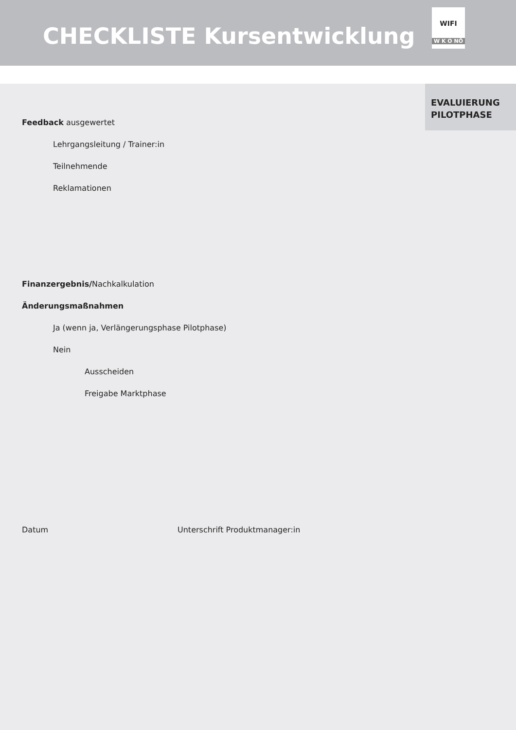CHECKLISTE Kursentwicklung
WIFI
W K O NÖ
EVALUIERUNG
PILOTPHASE
Feedback ausgewertet
Lehrgangsleitung / Trainer:in
Teilnehmende
Reklamationen
Finanzergebnis/Nachkalkulation
Änderungsmaßnahmen
Ja (wenn ja, Verlängerungsphase Pilotphase)
Nein
Ausscheiden
Freigabe Marktphase
Datum Unterschrift Produktmanager:in